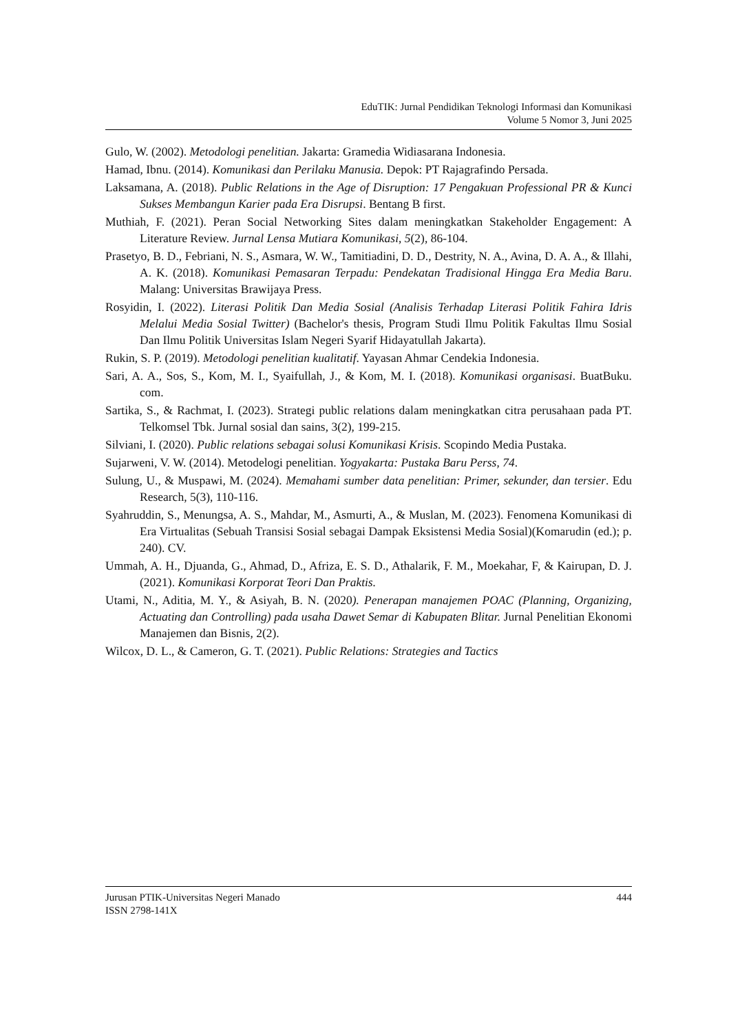EduTIK: Jurnal Pendidikan Teknologi Informasi dan Komunikasi
Volume 5 Nomor 3, Juni 2025
Gulo, W. (2002). Metodologi penelitian. Jakarta: Gramedia Widiasarana Indonesia.
Hamad, Ibnu. (2014). Komunikasi dan Perilaku Manusia. Depok: PT Rajagrafindo Persada.
Laksamana, A. (2018). Public Relations in the Age of Disruption: 17 Pengakuan Professional PR & Kunci Sukses Membangun Karier pada Era Disrupsi. Bentang B first.
Muthiah, F. (2021). Peran Social Networking Sites dalam meningkatkan Stakeholder Engagement: A Literature Review. Jurnal Lensa Mutiara Komunikasi, 5(2), 86-104.
Prasetyo, B. D., Febriani, N. S., Asmara, W. W., Tamitiadini, D. D., Destrity, N. A., Avina, D. A. A., & Illahi, A. K. (2018). Komunikasi Pemasaran Terpadu: Pendekatan Tradisional Hingga Era Media Baru. Malang: Universitas Brawijaya Press.
Rosyidin, I. (2022). Literasi Politik Dan Media Sosial (Analisis Terhadap Literasi Politik Fahira Idris Melalui Media Sosial Twitter) (Bachelor's thesis, Program Studi Ilmu Politik Fakultas Ilmu Sosial Dan Ilmu Politik Universitas Islam Negeri Syarif Hidayatullah Jakarta).
Rukin, S. P. (2019). Metodologi penelitian kualitatif. Yayasan Ahmar Cendekia Indonesia.
Sari, A. A., Sos, S., Kom, M. I., Syaifullah, J., & Kom, M. I. (2018). Komunikasi organisasi. BuatBuku. com.
Sartika, S., & Rachmat, I. (2023). Strategi public relations dalam meningkatkan citra perusahaan pada PT. Telkomsel Tbk. Jurnal sosial dan sains, 3(2), 199-215.
Silviani, I. (2020). Public relations sebagai solusi Komunikasi Krisis. Scopindo Media Pustaka.
Sujarweni, V. W. (2014). Metodelogi penelitian. Yogyakarta: Pustaka Baru Perss, 74.
Sulung, U., & Muspawi, M. (2024). Memahami sumber data penelitian: Primer, sekunder, dan tersier. Edu Research, 5(3), 110-116.
Syahruddin, S., Menungsa, A. S., Mahdar, M., Asmurti, A., & Muslan, M. (2023). Fenomena Komunikasi di Era Virtualitas (Sebuah Transisi Sosial sebagai Dampak Eksistensi Media Sosial)(Komarudin (ed.); p. 240). CV.
Ummah, A. H., Djuanda, G., Ahmad, D., Afriza, E. S. D., Athalarik, F. M., Moekahar, F, & Kairupan, D. J. (2021). Komunikasi Korporat Teori Dan Praktis.
Utami, N., Aditia, M. Y., & Asiyah, B. N. (2020). Penerapan manajemen POAC (Planning, Organizing, Actuating dan Controlling) pada usaha Dawet Semar di Kabupaten Blitar. Jurnal Penelitian Ekonomi Manajemen dan Bisnis, 2(2).
Wilcox, D. L., & Cameron, G. T. (2021). Public Relations: Strategies and Tactics
Jurusan PTIK-Universitas Negeri Manado 444
ISSN 2798-141X